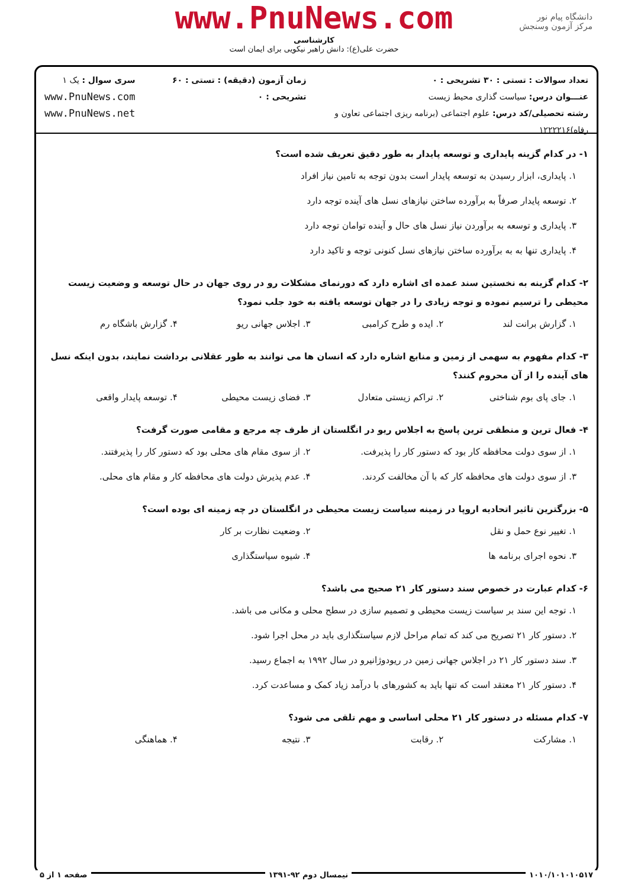دانشگاه پیام نور
مرکز آزمون وسنجش
www.PnuNews.com
کارشناسی
حضرت علی(ع): دانش راهبر نیکویی برای ایمان است
تعداد سوالات : تستی : ۳۰ تشریحی : ۰
عنـــوان درس: سیاست گذاری محیط زیست
رشته تحصیلی/کد درس: علوم اجتماعی (برنامه ریزی اجتماعی تعاون و رفاه)۱۲۲۲۲۱۶
زمان آزمون (دقیقه) : تستی : ۶۰ تشریحی : ۰
سری سوال : یک ۱
www.PnuNews.com
www.PnuNews.net
۱- در کدام گزینه پایداری و توسعه پایدار به طور دقیق تعریف شده است؟
۱. پایداری، ابزار رسیدن به توسعه پایدار است بدون توجه به تامین نیاز افراد
۲. توسعه پایدار صرفاً به برآورده ساختن نیازهای نسل های آینده توجه دارد
۳. پایداری و توسعه به برآوردن نیاز نسل های حال و آینده توامان توجه دارد
۴. پایداری تنها به به برآورده ساختن نیازهای نسل کنونی توجه و تاکید دارد
۲- کدام گزینه به نخستین سند عمده ای اشاره دارد که دورنمای مشکلات رو در روی جهان در حال توسعه و وضعیت زیست محیطی را ترسیم نموده و توجه زیادی را در جهان توسعه یافته به خود جلب نمود؟
۱. گزارش برانت لند ۲. ایده و طرح کرامبی ۳. اجلاس جهانی ریو ۴. گزارش باشگاه رم
۳- کدام مفهوم به سهمی از زمین و منابع اشاره دارد که انسان ها می توانند به طور عقلانی برداشت نمایند، بدون اینکه نسل های آینده را از آن محروم کنند؟
۱. جای پای بوم شناختی ۲. تراکم زیستی متعادل ۳. فضای زیست محیطی ۴. توسعه پایدار واقعی
۴- فعال ترین و منطقی ترین پاسخ به اجلاس ریو در انگلستان از طرف چه مرجع و مقامی صورت گرفت؟
۱. از سوی دولت محافظه کار بود که دستور کار را پذیرفت. ۲. از سوی مقام های محلی بود که دستور کار را پذیرفتند.
۳. از سوی دولت های محافظه کار که با آن مخالفت کردند. ۴. عدم پذیرش دولت های محافظه کار و مقام های محلی.
۵- بزرگترین تاثیر اتحادیه اروپا در زمینه سیاست زیست محیطی در انگلستان در چه زمینه ای بوده است؟
۱. تغییر نوع حمل و نقل ۲. وضعیت نظارت بر کار
۳. نحوه اجرای برنامه ها ۴. شیوه سیاستگذاری
۶- کدام عبارت در خصوص سند دستور کار ۲۱ صحیح می باشد؟
۱. توجه این سند بر سیاست زیست محیطی و تصمیم سازی در سطح محلی و مکانی می باشد.
۲. دستور کار ۲۱ تصریح می کند که تمام مراحل لازم سیاستگذاری باید در محل اجرا شود.
۳. سند دستور کار ۲۱ در اجلاس جهانی زمین در ریودوژانیرو در سال ۱۹۹۲ به اجماع رسید.
۴. دستور کار ۲۱ معتقد است که تنها باید به کشورهای با درآمد زیاد کمک و مساعدت کرد.
۷- کدام مسئله در دستور کار ۲۱ محلی اساسی و مهم تلقی می شود؟
۱. مشارکت ۲. رقابت ۳. نتیجه ۴. هماهنگی
۱۰۱۰/۱۰۱۰۱۰۵۱۷ نیمسال دوم ۹۲-۱۳۹۱ صفحه ۱ از ۵